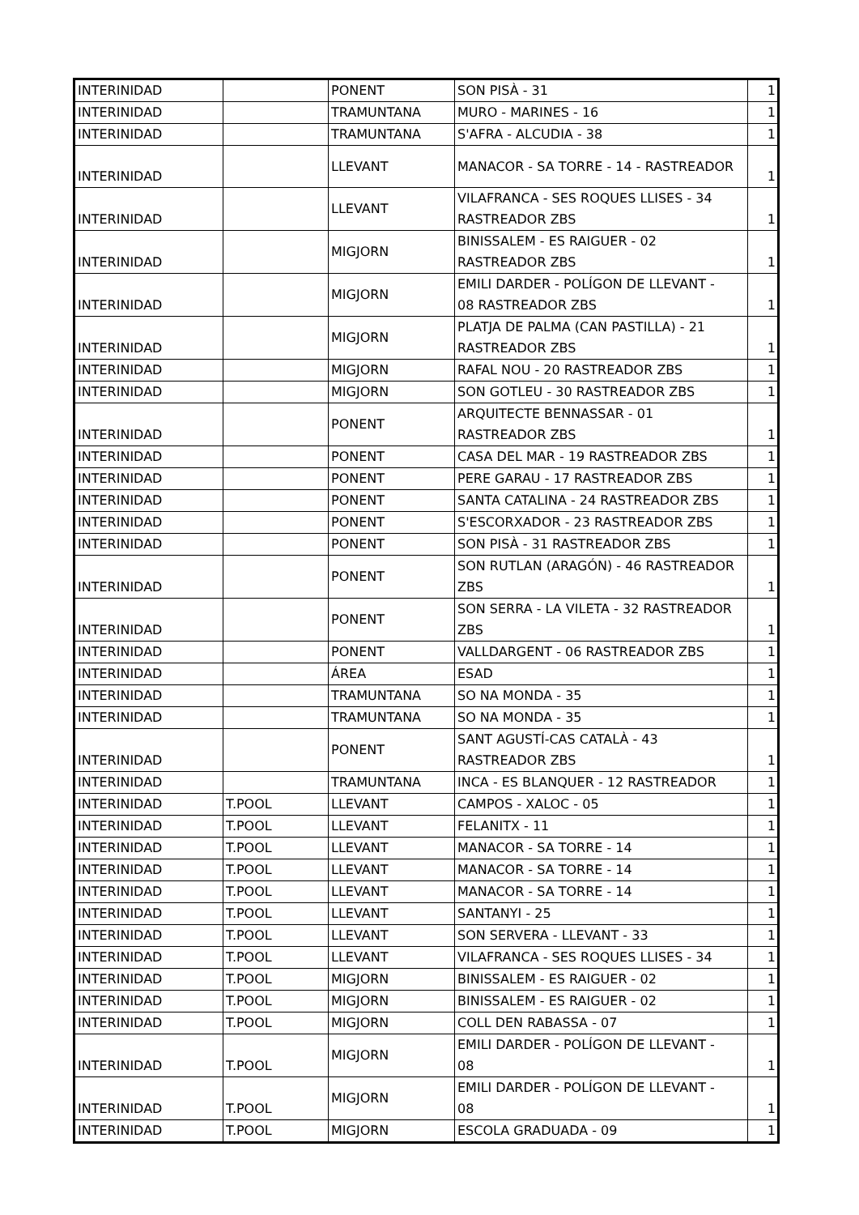| INTERINIDAD | | PONENT | SON PISÀ - 31 | 1 |
| INTERINIDAD | | TRAMUNTANA | MURO - MARINES - 16 | 1 |
| INTERINIDAD | | TRAMUNTANA | S'AFRA - ALCUDIA - 38 | 1 |
| INTERINIDAD | | LLEVANT | MANACOR - SA TORRE - 14 - RASTREADOR | 1 |
| INTERINIDAD | | LLEVANT | VILAFRANCA - SES ROQUES LLISES - 34 RASTREADOR ZBS | 1 |
| INTERINIDAD | | MIGJORN | BINISSALEM - ES RAIGUER - 02 RASTREADOR ZBS | 1 |
| INTERINIDAD | | MIGJORN | EMILI DARDER - POLÍGON DE LLEVANT - 08 RASTREADOR ZBS | 1 |
| INTERINIDAD | | MIGJORN | PLATJA DE PALMA (CAN PASTILLA) - 21 RASTREADOR ZBS | 1 |
| INTERINIDAD | | MIGJORN | RAFAL NOU - 20 RASTREADOR ZBS | 1 |
| INTERINIDAD | | MIGJORN | SON GOTLEU - 30 RASTREADOR ZBS | 1 |
| INTERINIDAD | | PONENT | ARQUITECTE BENNASSAR - 01 RASTREADOR ZBS | 1 |
| INTERINIDAD | | PONENT | CASA DEL MAR - 19 RASTREADOR ZBS | 1 |
| INTERINIDAD | | PONENT | PERE GARAU - 17 RASTREADOR ZBS | 1 |
| INTERINIDAD | | PONENT | SANTA CATALINA - 24 RASTREADOR ZBS | 1 |
| INTERINIDAD | | PONENT | S'ESCORXADOR - 23 RASTREADOR ZBS | 1 |
| INTERINIDAD | | PONENT | SON PISÀ - 31 RASTREADOR ZBS | 1 |
| INTERINIDAD | | PONENT | SON RUTLAN (ARAGÓN) - 46 RASTREADOR ZBS | 1 |
| INTERINIDAD | | PONENT | SON SERRA - LA VILETA - 32 RASTREADOR ZBS | 1 |
| INTERINIDAD | | PONENT | VALLDARGENT - 06 RASTREADOR ZBS | 1 |
| INTERINIDAD | | ÁREA | ESAD | 1 |
| INTERINIDAD | | TRAMUNTANA | SO NA MONDA - 35 | 1 |
| INTERINIDAD | | TRAMUNTANA | SO NA MONDA - 35 | 1 |
| INTERINIDAD | | PONENT | SANT AGUSTÍ-CAS CATALÀ - 43 RASTREADOR ZBS | 1 |
| INTERINIDAD | | TRAMUNTANA | INCA - ES BLANQUER - 12 RASTREADOR | 1 |
| INTERINIDAD | T.POOL | LLEVANT | CAMPOS - XALOC - 05 | 1 |
| INTERINIDAD | T.POOL | LLEVANT | FELANITX - 11 | 1 |
| INTERINIDAD | T.POOL | LLEVANT | MANACOR - SA TORRE - 14 | 1 |
| INTERINIDAD | T.POOL | LLEVANT | MANACOR - SA TORRE - 14 | 1 |
| INTERINIDAD | T.POOL | LLEVANT | MANACOR - SA TORRE - 14 | 1 |
| INTERINIDAD | T.POOL | LLEVANT | SANTANYI - 25 | 1 |
| INTERINIDAD | T.POOL | LLEVANT | SON SERVERA - LLEVANT - 33 | 1 |
| INTERINIDAD | T.POOL | LLEVANT | VILAFRANCA - SES ROQUES LLISES - 34 | 1 |
| INTERINIDAD | T.POOL | MIGJORN | BINISSALEM - ES RAIGUER - 02 | 1 |
| INTERINIDAD | T.POOL | MIGJORN | BINISSALEM - ES RAIGUER - 02 | 1 |
| INTERINIDAD | T.POOL | MIGJORN | COLL DEN RABASSA - 07 | 1 |
| INTERINIDAD | T.POOL | MIGJORN | EMILI DARDER - POLÍGON DE LLEVANT - 08 | 1 |
| INTERINIDAD | T.POOL | MIGJORN | EMILI DARDER - POLÍGON DE LLEVANT - 08 | 1 |
| INTERINIDAD | T.POOL | MIGJORN | ESCOLA GRADUADA - 09 | 1 |